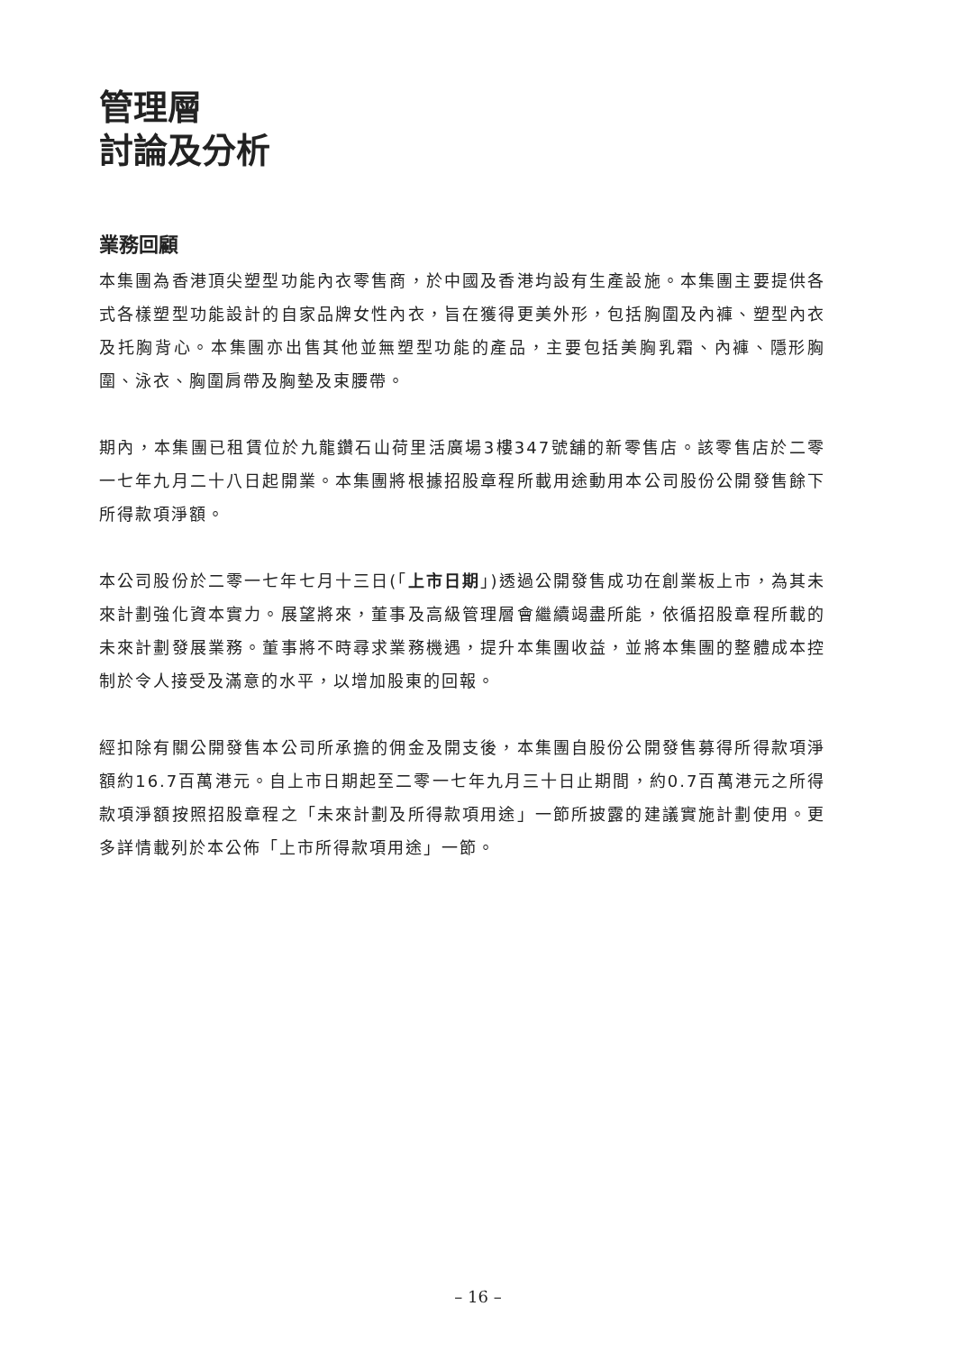管理層
討論及分析
業務回顧
本集團為香港頂尖塑型功能內衣零售商，於中國及香港均設有生產設施。本集團主要提供各式各樣塑型功能設計的自家品牌女性內衣，旨在獲得更美外形，包括胸圍及內褲、塑型內衣及托胸背心。本集團亦出售其他並無塑型功能的產品，主要包括美胸乳霜、內褲、隱形胸圍、泳衣、胸圍肩帶及胸墊及束腰帶。
期內，本集團已租賃位於九龍鑽石山荷里活廣場3樓347號舖的新零售店。該零售店於二零一七年九月二十八日起開業。本集團將根據招股章程所載用途動用本公司股份公開發售餘下所得款項淨額。
本公司股份於二零一七年七月十三日(「上市日期」)透過公開發售成功在創業板上市，為其未來計劃強化資本實力。展望將來，董事及高級管理層會繼續竭盡所能，依循招股章程所載的未來計劃發展業務。董事將不時尋求業務機遇，提升本集團收益，並將本集團的整體成本控制於令人接受及滿意的水平，以增加股東的回報。
經扣除有關公開發售本公司所承擔的佣金及開支後，本集團自股份公開發售募得所得款項淨額約16.7百萬港元。自上市日期起至二零一七年九月三十日止期間，約0.7百萬港元之所得款項淨額按照招股章程之「未來計劃及所得款項用途」一節所披露的建議實施計劃使用。更多詳情載列於本公佈「上市所得款項用途」一節。
– 16 –